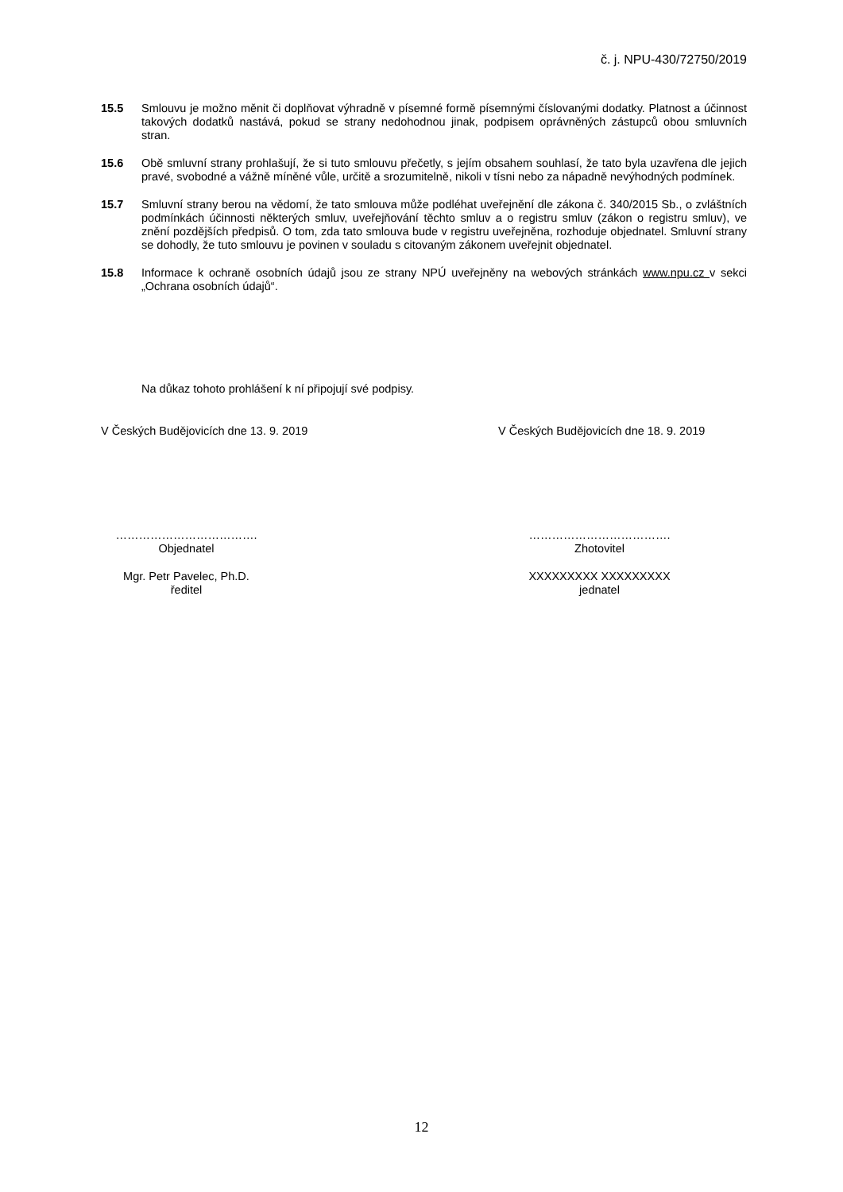č. j. NPU-430/72750/2019
15.5 Smlouvu je možno měnit či doplňovat výhradně v písemné formě písemnými číslovanými dodatky. Platnost a účinnost takových dodatků nastává, pokud se strany nedohodnou jinak, podpisem oprávněných zástupců obou smluvních stran.
15.6 Obě smluvní strany prohlašují, že si tuto smlouvu přečetly, s jejím obsahem souhlasí, že tato byla uzavřena dle jejich pravé, svobodné a vážně míněné vůle, určitě a srozumitelně, nikoli v tísni nebo za nápadně nevýhodných podmínek.
15.7 Smluvní strany berou na vědomí, že tato smlouva může podléhat uveřejnění dle zákona č. 340/2015 Sb., o zvláštních podmínkách účinnosti některých smluv, uveřejňování těchto smluv a o registru smluv (zákon o registru smluv), ve znění pozdějších předpisů. O tom, zda tato smlouva bude v registru uveřejněna, rozhoduje objednatel. Smluvní strany se dohodly, že tuto smlouvu je povinen v souladu s citovaným zákonem uveřejnit objednatel.
15.8 Informace k ochraně osobních údajů jsou ze strany NPÚ uveřejněny na webových stránkách www.npu.cz v sekci „Ochrana osobních údajů“.
Na důkaz tohoto prohlášení k ní připojují své podpisy.
V Českých Budějovicích dne 13. 9. 2019
V Českých Budějovicích dne 18. 9. 2019
……………………………….
Objednatel
……………………………….
Zhotovitel
Mgr. Petr Pavelec, Ph.D.
ředitel
XXXXXXXXX XXXXXXXXX
jednatel
12